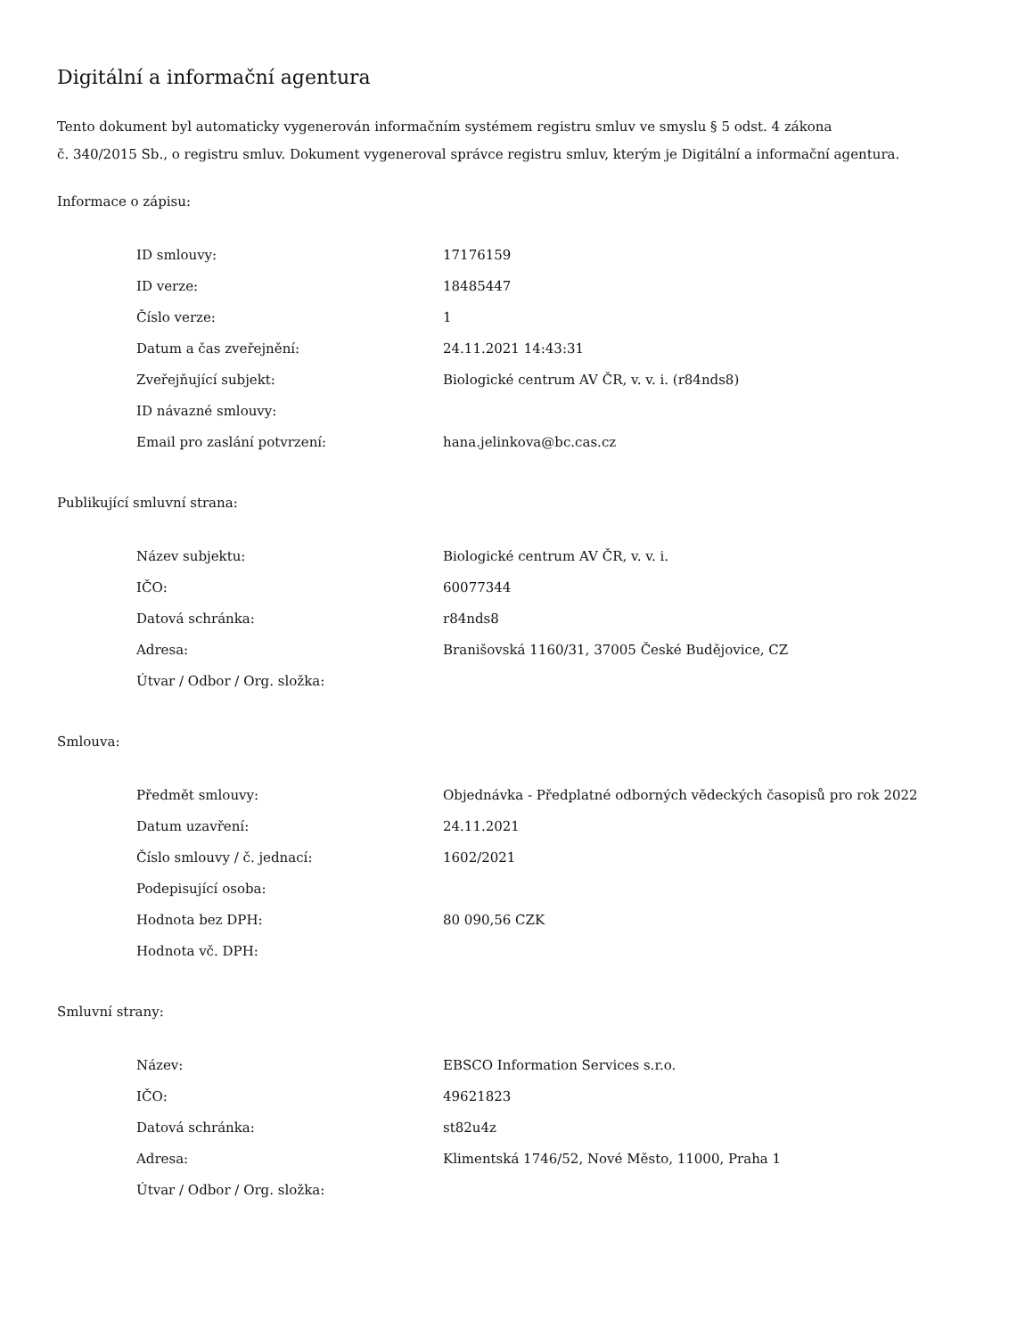Digitální a informační agentura
Tento dokument byl automaticky vygenerován informačním systémem registru smluv ve smyslu § 5 odst. 4 zákona
č. 340/2015 Sb., o registru smluv. Dokument vygeneroval správce registru smluv, kterým je Digitální a informační agentura.
Informace o zápisu:
| ID smlouvy: | 17176159 |
| ID verze: | 18485447 |
| Číslo verze: | 1 |
| Datum a čas zveřejnění: | 24.11.2021 14:43:31 |
| Zveřejňující subjekt: | Biologické centrum AV ČR, v. v. i. (r84nds8) |
| ID návazné smlouvy: | |
| Email pro zaslání potvrzení: | hana.jelinkova@bc.cas.cz |
Publikující smluvní strana:
| Název subjektu: | Biologické centrum AV ČR, v. v. i. |
| IČO: | 60077344 |
| Datová schránka: | r84nds8 |
| Adresa: | Branišovská 1160/31, 37005 České Budějovice, CZ |
| Útvar / Odbor / Org. složka: | |
Smlouva:
| Předmět smlouvy: | Objednávka - Předplatné odborných vědeckých časopisů pro rok 2022 |
| Datum uzavření: | 24.11.2021 |
| Číslo smlouvy / č. jednací: | 1602/2021 |
| Podepisující osoba: | |
| Hodnota bez DPH: | 80 090,56 CZK |
| Hodnota vč. DPH: | |
Smluvní strany:
| Název: | EBSCO Information Services s.r.o. |
| IČO: | 49621823 |
| Datová schránka: | st82u4z |
| Adresa: | Klimentská 1746/52, Nové Město, 11000, Praha 1 |
| Útvar / Odbor / Org. složka: | |